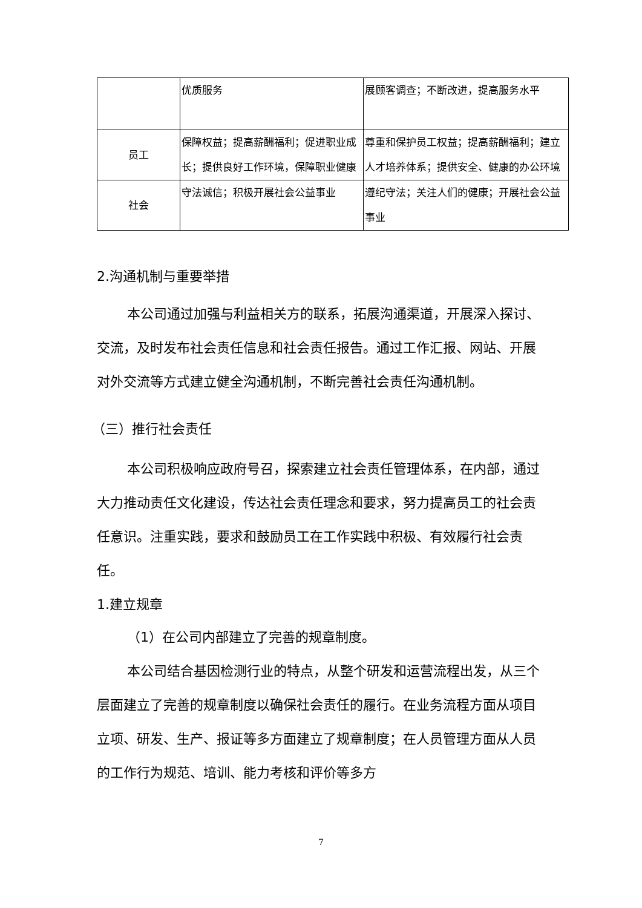| | 优质服务 | 展顾客调查；不断改进，提高服务水平 |
| 员工 | 保障权益；提高薪酬福利；促进职业成长；提供良好工作环境，保障职业健康 | 尊重和保护员工权益；提高薪酬福利；建立人才培养体系；提供安全、健康的办公环境 |
| 社会 | 守法诚信；积极开展社会公益事业 | 遵纪守法；关注人们的健康；开展社会公益事业 |
2.沟通机制与重要举措
本公司通过加强与利益相关方的联系，拓展沟通渠道，开展深入探讨、交流，及时发布社会责任信息和社会责任报告。通过工作汇报、网站、开展对外交流等方式建立健全沟通机制，不断完善社会责任沟通机制。
（三）推行社会责任
本公司积极响应政府号召，探索建立社会责任管理体系，在内部，通过大力推动责任文化建设，传达社会责任理念和要求，努力提高员工的社会责任意识。注重实践，要求和鼓励员工在工作实践中积极、有效履行社会责任。
1.建立规章
（1）在公司内部建立了完善的规章制度。
本公司结合基因检测行业的特点，从整个研发和运营流程出发，从三个层面建立了完善的规章制度以确保社会责任的履行。在业务流程方面从项目立项、研发、生产、报证等多方面建立了规章制度；在人员管理方面从人员的工作行为规范、培训、能力考核和评价等多方
7